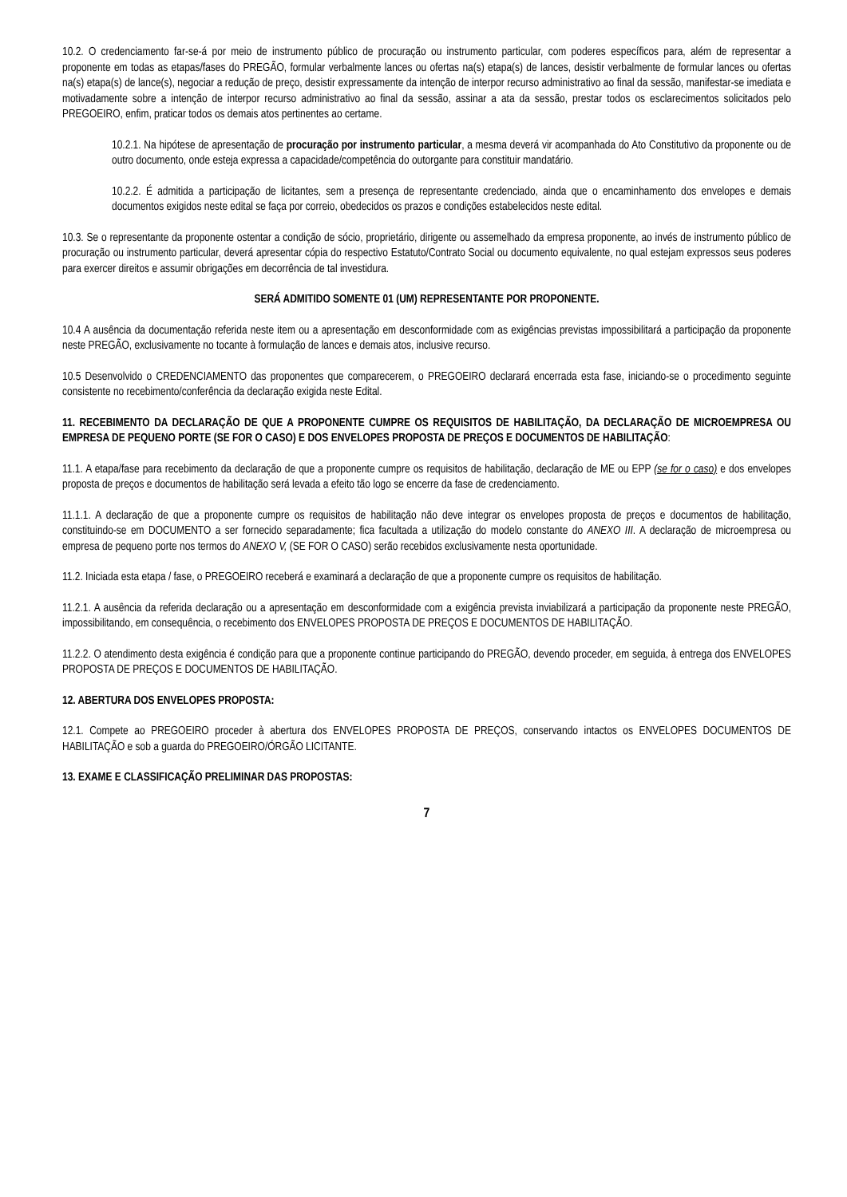10.2. O credenciamento far-se-á por meio de instrumento público de procuração ou instrumento particular, com poderes específicos para, além de representar a proponente em todas as etapas/fases do PREGÃO, formular verbalmente lances ou ofertas na(s) etapa(s) de lances, desistir verbalmente de formular lances ou ofertas na(s) etapa(s) de lance(s), negociar a redução de preço, desistir expressamente da intenção de interpor recurso administrativo ao final da sessão, manifestar-se imediata e motivadamente sobre a intenção de interpor recurso administrativo ao final da sessão, assinar a ata da sessão, prestar todos os esclarecimentos solicitados pelo PREGOEIRO, enfim, praticar todos os demais atos pertinentes ao certame.
10.2.1. Na hipótese de apresentação de procuração por instrumento particular, a mesma deverá vir acompanhada do Ato Constitutivo da proponente ou de outro documento, onde esteja expressa a capacidade/competência do outorgante para constituir mandatário.
10.2.2. É admitida a participação de licitantes, sem a presença de representante credenciado, ainda que o encaminhamento dos envelopes e demais documentos exigidos neste edital se faça por correio, obedecidos os prazos e condições estabelecidos neste edital.
10.3. Se o representante da proponente ostentar a condição de sócio, proprietário, dirigente ou assemelhado da empresa proponente, ao invés de instrumento público de procuração ou instrumento particular, deverá apresentar cópia do respectivo Estatuto/Contrato Social ou documento equivalente, no qual estejam expressos seus poderes para exercer direitos e assumir obrigações em decorrência de tal investidura.
SERÁ ADMITIDO SOMENTE 01 (UM) REPRESENTANTE POR PROPONENTE.
10.4 A ausência da documentação referida neste item ou a apresentação em desconformidade com as exigências previstas impossibilitará a participação da proponente neste PREGÃO, exclusivamente no tocante à formulação de lances e demais atos, inclusive recurso.
10.5 Desenvolvido o CREDENCIAMENTO das proponentes que comparecerem, o PREGOEIRO declarará encerrada esta fase, iniciando-se o procedimento seguinte consistente no recebimento/conferência da declaração exigida neste Edital.
11. RECEBIMENTO DA DECLARAÇÃO DE QUE A PROPONENTE CUMPRE OS REQUISITOS DE HABILITAÇÃO, DA DECLARAÇÃO DE MICROEMPRESA OU EMPRESA DE PEQUENO PORTE (SE FOR O CASO) E DOS ENVELOPES PROPOSTA DE PREÇOS E DOCUMENTOS DE HABILITAÇÃO:
11.1. A etapa/fase para recebimento da declaração de que a proponente cumpre os requisitos de habilitação, declaração de ME ou EPP (se for o caso) e dos envelopes proposta de preços e documentos de habilitação será levada a efeito tão logo se encerre da fase de credenciamento.
11.1.1. A declaração de que a proponente cumpre os requisitos de habilitação não deve integrar os envelopes proposta de preços e documentos de habilitação, constituindo-se em DOCUMENTO a ser fornecido separadamente; fica facultada a utilização do modelo constante do ANEXO III. A declaração de microempresa ou empresa de pequeno porte nos termos do ANEXO V, (SE FOR O CASO) serão recebidos exclusivamente nesta oportunidade.
11.2. Iniciada esta etapa / fase, o PREGOEIRO receberá e examinará a declaração de que a proponente cumpre os requisitos de habilitação.
11.2.1. A ausência da referida declaração ou a apresentação em desconformidade com a exigência prevista inviabilizará a participação da proponente neste PREGÃO, impossibilitando, em consequência, o recebimento dos ENVELOPES PROPOSTA DE PREÇOS E DOCUMENTOS DE HABILITAÇÃO.
11.2.2. O atendimento desta exigência é condição para que a proponente continue participando do PREGÃO, devendo proceder, em seguida, à entrega dos ENVELOPES PROPOSTA DE PREÇOS E DOCUMENTOS DE HABILITAÇÃO.
12. ABERTURA DOS ENVELOPES PROPOSTA:
12.1. Compete ao PREGOEIRO proceder à abertura dos ENVELOPES PROPOSTA DE PREÇOS, conservando intactos os ENVELOPES DOCUMENTOS DE HABILITAÇÃO e sob a guarda do PREGOEIRO/ÓRGÃO LICITANTE.
13. EXAME E CLASSIFICAÇÃO PRELIMINAR DAS PROPOSTAS:
7